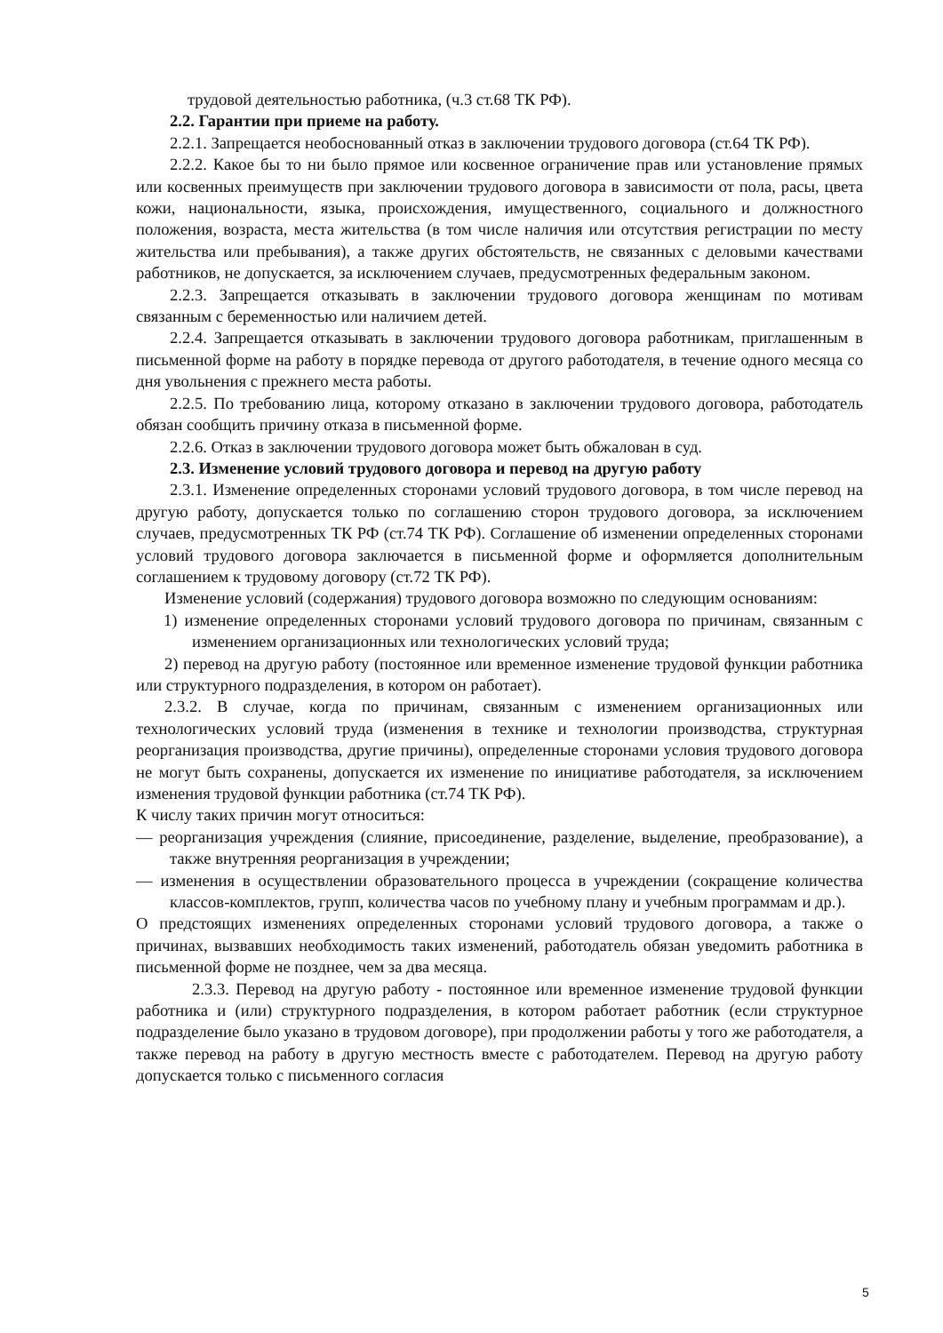трудовой деятельностью работника, (ч.3 ст.68 ТК РФ).
2.2. Гарантии при приеме на работу.
2.2.1. Запрещается необоснованный отказ в заключении трудового договора (ст.64 ТК РФ).
2.2.2. Какое бы то ни было прямое или косвенное ограничение прав или установление прямых или косвенных преимуществ при заключении трудового договора в зависимости от пола, расы, цвета кожи, национальности, языка, происхождения, имущественного, социального и должностного положения, возраста, места жительства (в том числе наличия или отсутствия регистрации по месту жительства или пребывания), а также других обстоятельств, не связанных с деловыми качествами работников, не допускается, за исключением случаев, предусмотренных федеральным законом.
2.2.3. Запрещается отказывать в заключении трудового договора женщинам по мотивам связанным с беременностью или наличием детей.
2.2.4. Запрещается отказывать в заключении трудового договора работникам, приглашенным в письменной форме на работу в порядке перевода от другого работодателя, в течение одного месяца со дня увольнения с прежнего места работы.
2.2.5. По требованию лица, которому отказано в заключении трудового договора, работодатель обязан сообщить причину отказа в письменной форме.
2.2.6. Отказ в заключении трудового договора может быть обжалован в суд.
2.3. Изменение условий трудового договора и перевод на другую работу
2.3.1. Изменение определенных сторонами условий трудового договора, в том числе перевод на другую работу, допускается только по соглашению сторон трудового договора, за исключением случаев, предусмотренных ТК РФ (ст.74 ТК РФ). Соглашение об изменении определенных сторонами условий трудового договора заключается в письменной форме и оформляется дополнительным соглашением к трудовому договору (ст.72 ТК РФ).
Изменение условий (содержания) трудового договора возможно по следующим основаниям:
1) изменение определенных сторонами условий трудового договора по причинам, связанным с изменением организационных или технологических условий труда;
2) перевод на другую работу (постоянное или временное изменение трудовой функции работника или структурного подразделения, в котором он работает).
2.3.2. В случае, когда по причинам, связанным с изменением организационных или технологических условий труда (изменения в технике и технологии производства, структурная реорганизация производства, другие причины), определенные сторонами условия трудового договора не могут быть сохранены, допускается их изменение по инициативе работодателя, за исключением изменения трудовой функции работника (ст.74 ТК РФ).
К числу таких причин могут относиться:
— реорганизация учреждения (слияние, присоединение, разделение, выделение, преобразование), а также внутренняя реорганизация в учреждении;
— изменения в осуществлении образовательного процесса в учреждении (сокращение количества классов-комплектов, групп, количества часов по учебному плану и учебным программам и др.).
О предстоящих изменениях определенных сторонами условий трудового договора, а также о причинах, вызвавших необходимость таких изменений, работодатель обязан уведомить работника в письменной форме не позднее, чем за два месяца.
2.3.3. Перевод на другую работу - постоянное или временное изменение трудовой функции работника и (или) структурного подразделения, в котором работает работник (если структурное подразделение было указано в трудовом договоре), при продолжении работы у того же работодателя, а также перевод на работу в другую местность вместе с работодателем. Перевод на другую работу допускается только с письменного согласия
5